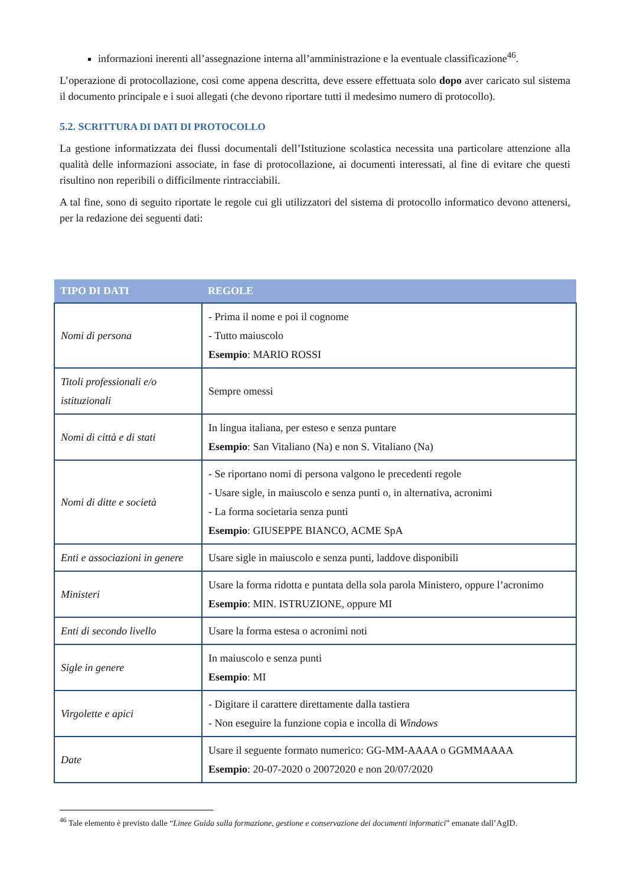informazioni inerenti all’assegnazione interna all’amministrazione e la eventuale classificazione<sup>46</sup>.
L’operazione di protocollazione, così come appena descritta, deve essere effettuata solo dopo aver caricato sul sistema il documento principale e i suoi allegati (che devono riportare tutti il medesimo numero di protocollo).
5.2. SCRITTURA DI DATI DI PROTOCOLLO
La gestione informatizzata dei flussi documentali dell’Istituzione scolastica necessita una particolare attenzione alla qualità delle informazioni associate, in fase di protocollazione, ai documenti interessati, al fine di evitare che questi risultino non reperibili o difficilmente rintracciabili.
A tal fine, sono di seguito riportate le regole cui gli utilizzatori del sistema di protocollo informatico devono attenersi, per la redazione dei seguenti dati:
| TIPO DI DATI | REGOLE |
| --- | --- |
| Nomi di persona | - Prima il nome e poi il cognome - Tutto maiuscolo Esempio : MARIO ROSSI |
| Titoli professionali e/o istituzionali | Sempre omessi |
| Nomi di città e di stati | In lingua italiana, per esteso e senza puntare Esempio : San Vitaliano (Na) e non S. Vitaliano (Na) |
| Nomi di ditte e società | - Se riportano nomi di persona valgono le precedenti regole - Usare sigle, in maiuscolo e senza punti o, in alternativa, acronimi - La forma societaria senza punti Esempio : GIUSEPPE BIANCO, ACME SpA |
| Enti e associazioni in genere | Usare sigle in maiuscolo e senza punti, laddove disponibili |
| Ministeri | Usare la forma ridotta e puntata della sola parola Ministero, oppure l’acronimo Esempio : MIN. ISTRUZIONE, oppure MI |
| Enti di secondo livello | Usare la forma estesa o acronimi noti |
| Sigle in genere | In maiuscolo e senza punti Esempio : MI |
| Virgolette e apici | - Digitare il carattere direttamente dalla tastiera - Non eseguire la funzione copia e incolla di Windows |
| Date | Usare il seguente formato numerico: GG-MM-AAAA o GGMMAAAA Esempio : 20-07-2020 o 20072020 e non 20/07/2020 |
<sup>46</sup> Tale elemento è previsto dalle “Linee Guida sulla formazione, gestione e conservazione dei documenti informatici” emanate dall’AgID.